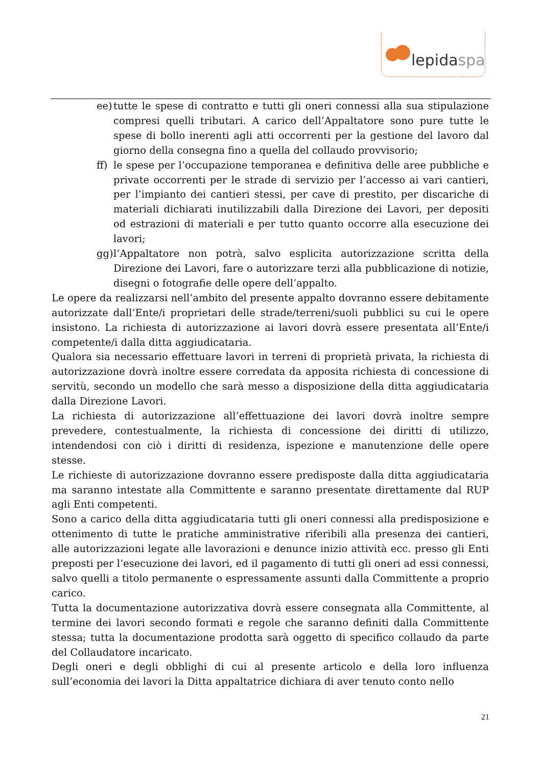lepidaspa
ee)
tutte le spese di contratto e tutti gli oneri connessi alla sua stipulazione compresi quelli tributari. A carico dell’Appaltatore sono pure tutte le spese di bollo inerenti agli atti occorrenti per la gestione del lavoro dal giorno della consegna fino a quella del collaudo provvisorio;
ff)
le spese per l’occupazione temporanea e definitiva delle aree pubbliche e private occorrenti per le strade di servizio per l’accesso ai vari cantieri, per l’impianto dei cantieri stessi, per cave di prestito, per discariche di materiali dichiarati inutilizzabili dalla Direzione dei Lavori, per depositi od estrazioni di materiali e per tutto quanto occorre alla esecuzione dei lavori;
gg)
l’Appaltatore non potrà, salvo esplicita autorizzazione scritta della Direzione dei Lavori, fare o autorizzare terzi alla pubblicazione di notizie, disegni o fotografie delle opere dell’appalto.
Le opere da realizzarsi nell’ambito del presente appalto dovranno essere debitamente autorizzate dall’Ente/i proprietari delle strade/terreni/suoli pubblici su cui le opere insistono. La richiesta di autorizzazione ai lavori dovrà essere presentata all’Ente/i competente/i dalla ditta aggiudicataria.
Qualora sia necessario effettuare lavori in terreni di proprietà privata, la richiesta di autorizzazione dovrà inoltre essere corredata da apposita richiesta di concessione di servitù, secondo un modello che sarà messo a disposizione della ditta aggiudicataria dalla Direzione Lavori.
La richiesta di autorizzazione all’effettuazione dei lavori dovrà inoltre sempre prevedere, contestualmente, la richiesta di concessione dei diritti di utilizzo, intendendosi con ciò i diritti di residenza, ispezione e manutenzione delle opere stesse.
Le richieste di autorizzazione dovranno essere predisposte dalla ditta aggiudicataria ma saranno intestate alla Committente e saranno presentate direttamente dal RUP agli Enti competenti.
Sono a carico della ditta aggiudicataria tutti gli oneri connessi alla predisposizione e ottenimento di tutte le pratiche amministrative riferibili alla presenza dei cantieri, alle autorizzazioni legate alle lavorazioni e denunce inizio attività ecc. presso gli Enti preposti per l’esecuzione dei lavori, ed il pagamento di tutti gli oneri ad essi connessi, salvo quelli a titolo permanente o espressamente assunti dalla Committente a proprio carico.
Tutta la documentazione autorizzativa dovrà essere consegnata alla Committente, al termine dei lavori secondo formati e regole che saranno definiti dalla Committente stessa; tutta la documentazione prodotta sarà oggetto di specifico collaudo da parte del Collaudatore incaricato.
Degli oneri e degli obblighi di cui al presente articolo e della loro influenza sull’economia dei lavori la Ditta appaltatrice dichiara di aver tenuto conto nello
21